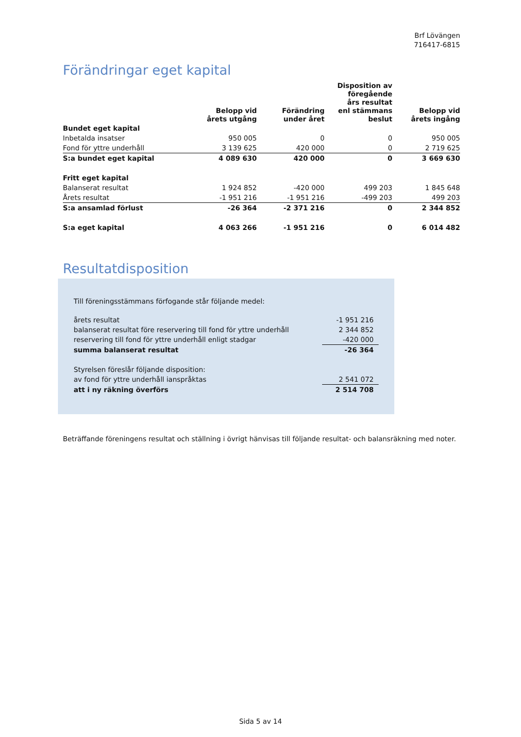Brf Lövängen
716417-6815
Förändringar eget kapital
| | Belopp vid årets utgång | Förändring under året | Disposition av föregående års resultat enl stämmans beslut | Belopp vid årets ingång |
| --- | --- | --- | --- | --- |
| Bundet eget kapital | | | | |
| Inbetalda insatser | 950 005 | 0 | 0 | 950 005 |
| Fond för yttre underhåll | 3 139 625 | 420 000 | 0 | 2 719 625 |
| S:a bundet eget kapital | 4 089 630 | 420 000 | 0 | 3 669 630 |
| Fritt eget kapital | | | | |
| Balanserat resultat | 1 924 852 | -420 000 | 499 203 | 1 845 648 |
| Årets resultat | -1 951 216 | -1 951 216 | -499 203 | 499 203 |
| S:a ansamlad förlust | -26 364 | -2 371 216 | 0 | 2 344 852 |
| S:a eget kapital | 4 063 266 | -1 951 216 | 0 | 6 014 482 |
Resultatdisposition
Till föreningsstämmans förfogande står följande medel:
| årets resultat | -1 951 216 |
| balanserat resultat före reservering till fond för yttre underhåll | 2 344 852 |
| reservering till fond för yttre underhåll enligt stadgar | -420 000 |
| summa balanserat resultat | -26 364 |
| Styrelsen föreslår följande disposition: | |
| av fond för yttre underhåll ianspråktas | 2 541 072 |
| att i ny räkning överförs | 2 514 708 |
Beträffande föreningens resultat och ställning i övrigt hänvisas till följande resultat- och balansräkning med noter.
Sida 5 av 14